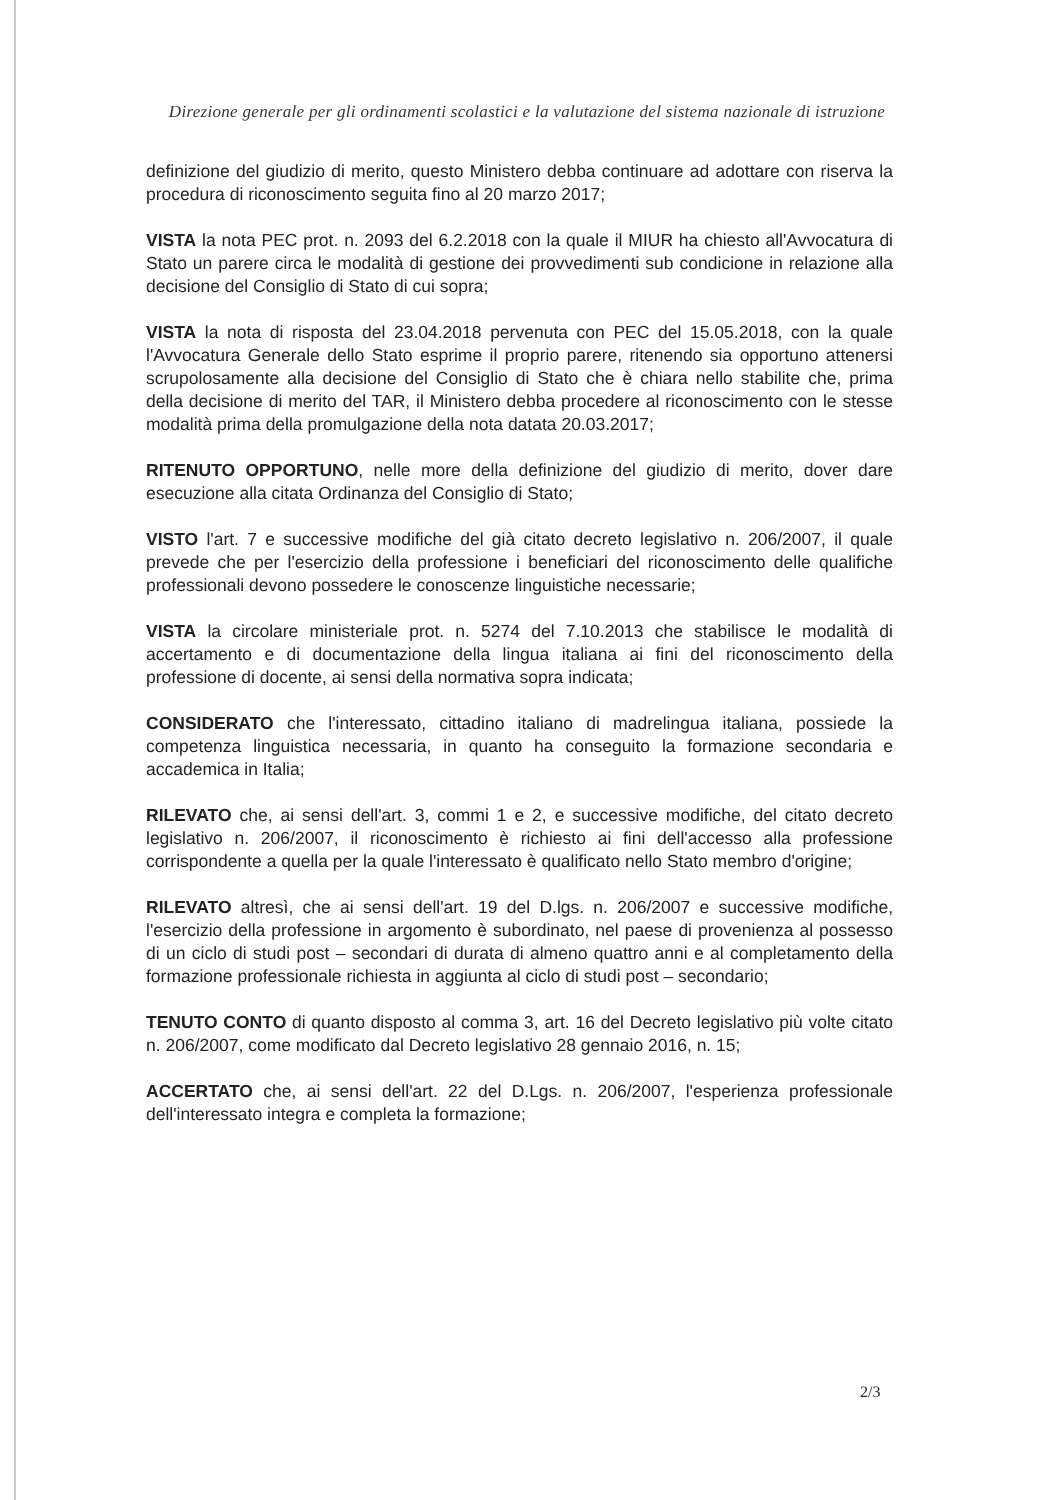Direzione generale per gli ordinamenti scolastici e la valutazione del sistema nazionale di istruzione
definizione del giudizio di merito, questo Ministero debba continuare ad adottare con riserva la procedura di riconoscimento seguita fino al 20 marzo 2017;
VISTA la nota PEC prot. n. 2093 del 6.2.2018 con la quale il MIUR ha chiesto all'Avvocatura di Stato un parere circa le modalità di gestione dei provvedimenti sub condicione in relazione alla decisione del Consiglio di Stato di cui sopra;
VISTA la nota di risposta del 23.04.2018 pervenuta con PEC del 15.05.2018, con la quale l'Avvocatura Generale dello Stato esprime il proprio parere, ritenendo sia opportuno attenersi scrupolosamente alla decisione del Consiglio di Stato che è chiara nello stabilite che, prima della decisione di merito del TAR, il Ministero debba procedere al riconoscimento con le stesse modalità prima della promulgazione della nota datata 20.03.2017;
RITENUTO OPPORTUNO, nelle more della definizione del giudizio di merito, dover dare esecuzione alla citata Ordinanza del Consiglio di Stato;
VISTO l'art. 7 e successive modifiche del già citato decreto legislativo n. 206/2007, il quale prevede che per l'esercizio della professione i beneficiari del riconoscimento delle qualifiche professionali devono possedere le conoscenze linguistiche necessarie;
VISTA la circolare ministeriale prot. n. 5274 del 7.10.2013 che stabilisce le modalità di accertamento e di documentazione della lingua italiana ai fini del riconoscimento della professione di docente, ai sensi della normativa sopra indicata;
CONSIDERATO che l'interessato, cittadino italiano di madrelingua italiana, possiede la competenza linguistica necessaria, in quanto ha conseguito la formazione secondaria e accademica in Italia;
RILEVATO che, ai sensi dell'art. 3, commi 1 e 2, e successive modifiche, del citato decreto legislativo n. 206/2007, il riconoscimento è richiesto ai fini dell'accesso alla professione corrispondente a quella per la quale l'interessato è qualificato nello Stato membro d'origine;
RILEVATO altresì, che ai sensi dell'art. 19 del D.lgs. n. 206/2007 e successive modifiche, l'esercizio della professione in argomento è subordinato, nel paese di provenienza al possesso di un ciclo di studi post – secondari di durata di almeno quattro anni e al completamento della formazione professionale richiesta in aggiunta al ciclo di studi post – secondario;
TENUTO CONTO di quanto disposto al comma 3, art. 16 del Decreto legislativo più volte citato n. 206/2007, come modificato dal Decreto legislativo 28 gennaio 2016, n. 15;
ACCERTATO che, ai sensi dell'art. 22 del D.Lgs. n. 206/2007, l'esperienza professionale dell'interessato integra e completa la formazione;
2/3